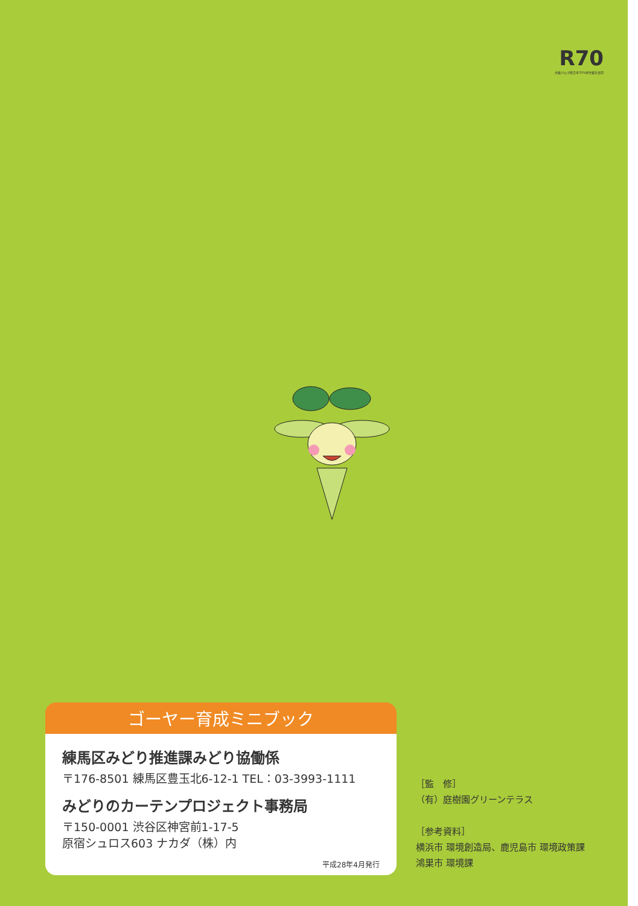R70
古紙パルプ配合率70%再生紙を使用
ゴーヤー育成ミニブック
練馬区みどり推進課みどり協働係
〒176-8501 練馬区豊玉北6-12-1 TEL：03-3993-1111
みどりのカーテンプロジェクト事務局
〒150-0001 渋谷区神宮前1-17-5
原宿シュロス603 ナカダ（株）内
平成28年4月発行
［監　修］
（有）庭樹園グリーンテラス
［参考資料］
横浜市 環境創造局、鹿児島市 環境政策課
鴻巣市 環境課